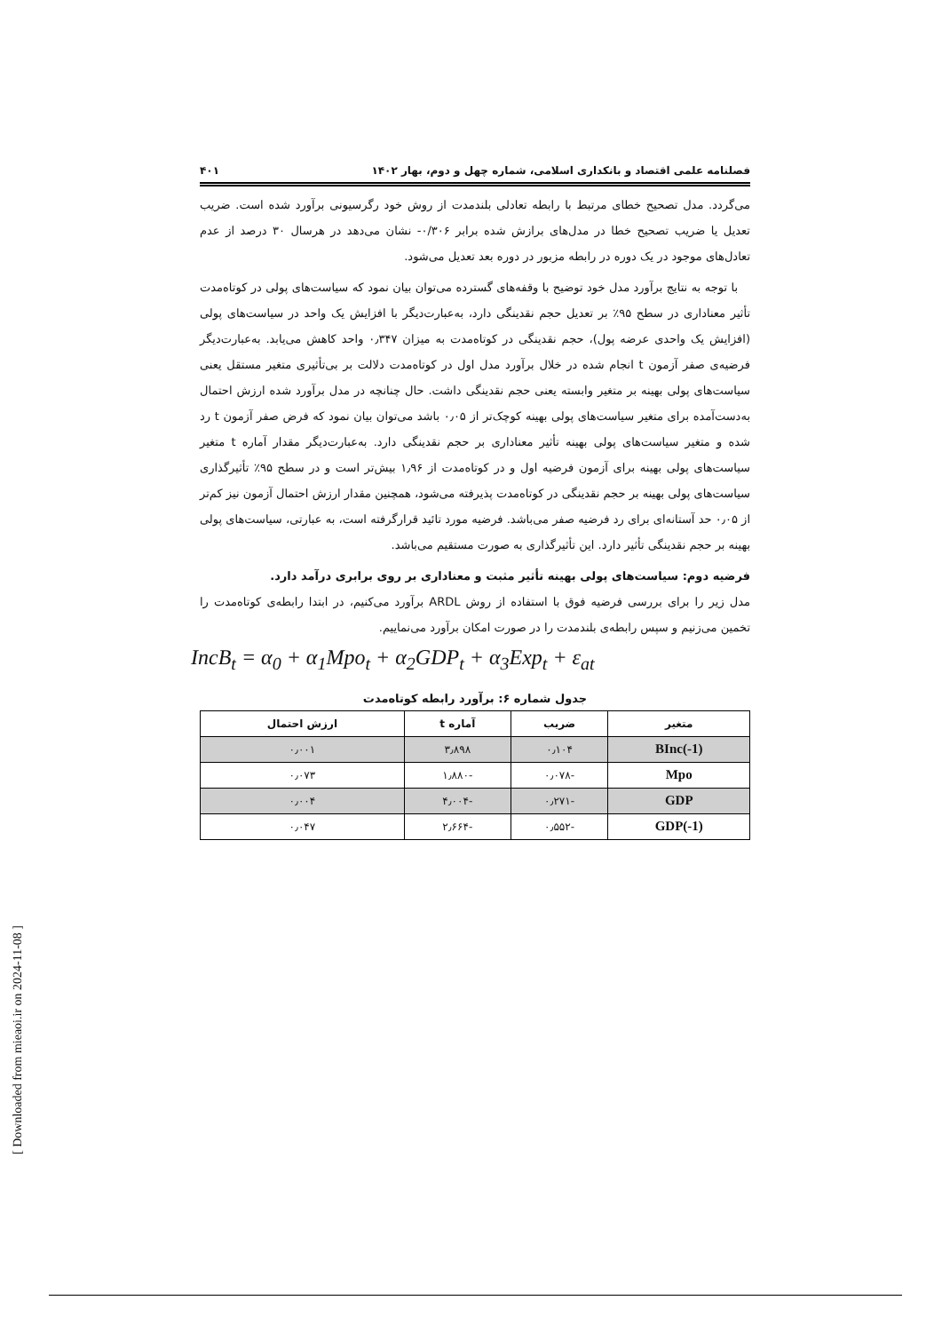فصلنامه علمی اقتصاد و بانکداری اسلامی، شماره چهل و دوم، بهار ۱۴۰۲ ۴۰۱
می‌گردد. مدل تصحیح خطای مرتبط با رابطه تعادلی بلندمدت از روش خود رگرسیونی برآورد شده است. ضریب تعدیل یا ضریب تصحیح خطا در مدل‌های برازش شده برابر ۰/۳۰۶- نشان می‌دهد در هرسال ۳۰ درصد از عدم تعادل‌های موجود در یک دوره در رابطه مزبور در دوره بعد تعدیل می‌شود.
با توجه به نتایج برآورد مدل خود توضیح با وقفه‌های گسترده می‌توان بیان نمود که سیاست‌های پولی در کوتاه‌مدت تأثیر معناداری در سطح ۹۵٪ بر تعدیل حجم نقدینگی دارد، به‌عبارت‌دیگر با افزایش یک واحد در سیاست‌های پولی (افزایش یک واحدی عرضه پول)، حجم نقدینگی در کوتاه‌مدت به میزان ۰٫۳۴۷ واحد کاهش می‌یابد. به‌عبارت‌دیگر فرضیه‌ی صفر آزمون t انجام شده در خلال برآورد مدل اول در کوتاه‌مدت دلالت بر بی‌تأثیری متغیر مستقل یعنی سیاست‌های پولی بهینه بر متغیر وابسته یعنی حجم نقدینگی داشت. حال چنانچه در مدل برآورد شده ارزش احتمال به‌دست‌آمده برای متغیر سیاست‌های پولی بهینه کوچک‌تر از ۰٫۰۵ باشد می‌توان بیان نمود که فرض صفر آزمون t رد شده و متغیر سیاست‌های پولی بهینه تأثیر معناداری بر حجم نقدینگی دارد. به‌عبارت‌دیگر مقدار آماره t متغیر سیاست‌های پولی بهینه برای آزمون فرضیه اول و در کوتاه‌مدت از ۱٫۹۶ بیش‌تر است و در سطح ۹۵٪ تأثیرگذاری سیاست‌های پولی بهینه بر حجم نقدینگی در کوتاه‌مدت پذیرفته می‌شود، همچنین مقدار ارزش احتمال آزمون نیز کم‌تر از ۰٫۰۵ حد آستانه‌ای برای رد فرضیه صفر می‌باشد. فرضیه مورد تائید قرارگرفته است، به عبارتی، سیاست‌های پولی بهینه بر حجم نقدینگی تأثیر دارد. این تأثیرگذاری به صورت مستقیم می‌باشد.
فرضیه دوم: سیاست‌های پولی بهینه تأثیر مثبت و معناداری بر روی برابری درآمد دارد.
مدل زیر را برای بررسی فرضیه فوق با استفاده از روش ARDL برآورد می‌کنیم، در ابتدا رابطه‌ی کوتاه‌مدت را تخمین می‌زنیم و سپس رابطه‌ی بلندمدت را در صورت امکان برآورد می‌نماییم.
IncB<sub>t</sub> = α<sub>0</sub> + α<sub>1</sub>Mpo<sub>t</sub> + α<sub>2</sub>GDP<sub>t</sub> + α<sub>3</sub>Exp<sub>t</sub> + ε<sub>at</sub>
جدول شماره ۶: برآورد رابطه کوتاه‌مدت
| متغیر | ضریب | آماره t | ارزش احتمال |
| --- | --- | --- | --- |
| BInc(-1) | ۰٫۱۰۴ | ۳٫۸۹۸ | ۰٫۰۰۱ |
| Mpo | -۰٫۰۷۸ | -۱٫۸۸۰ | ۰٫۰۷۳ |
| GDP | -۰٫۲۷۱ | -۴٫۰۰۴ | ۰٫۰۰۴ |
| GDP(-1) | -۰٫۵۵۲ | -۲٫۶۶۴ | ۰٫۰۴۷ |
[ Downloaded from mieaoi.ir on 2024-11-08 ]